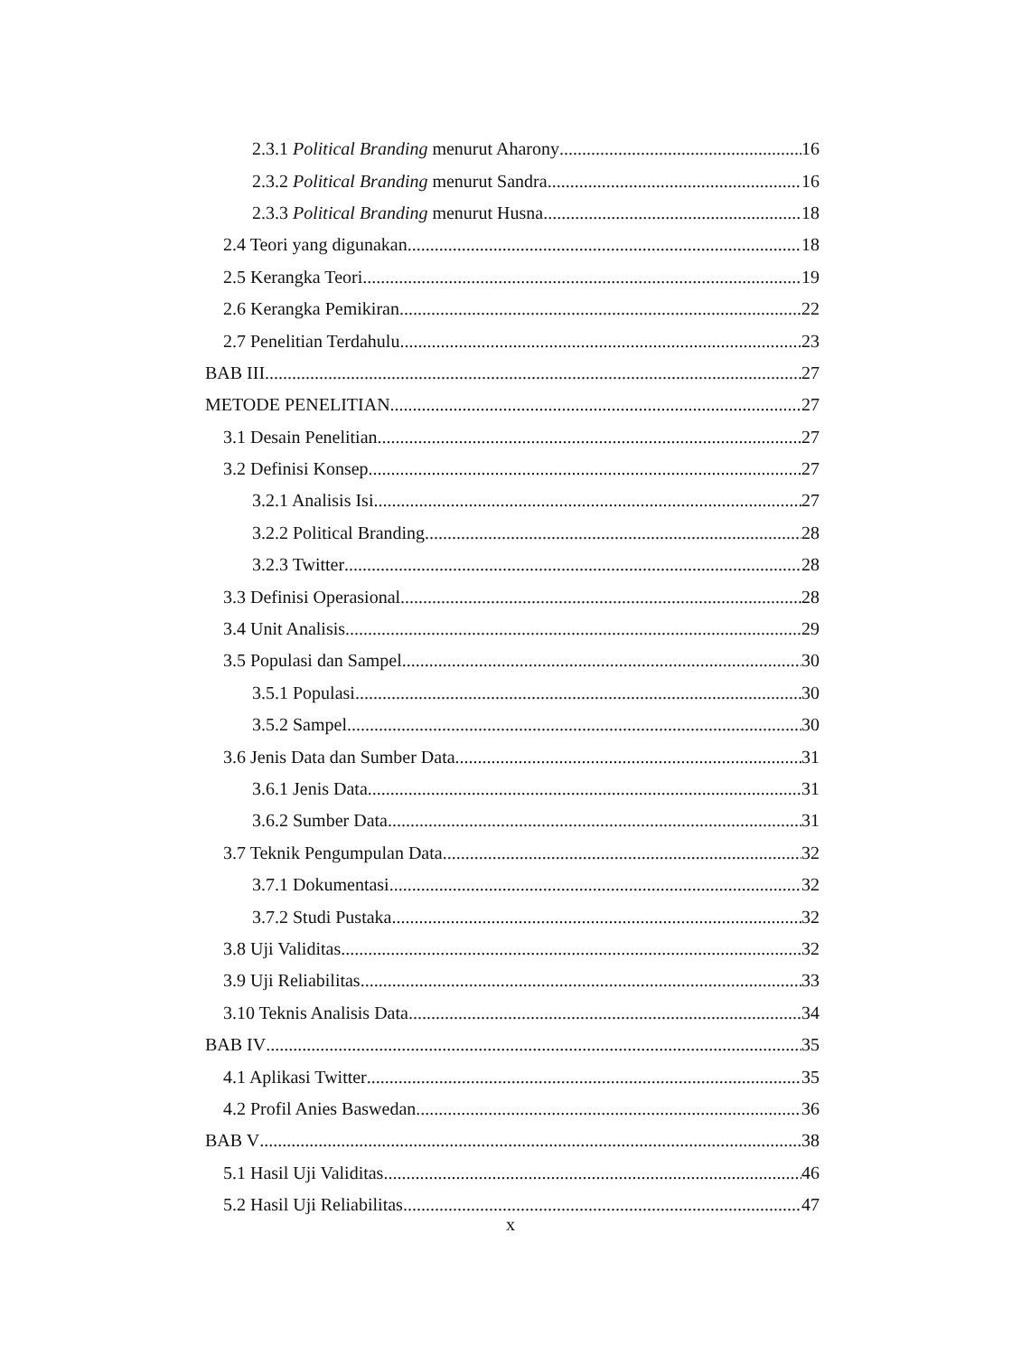2.3.1 Political Branding menurut Aharony 16
2.3.2 Political Branding menurut Sandra 16
2.3.3 Political Branding menurut Husna 18
2.4 Teori yang digunakan 18
2.5 Kerangka Teori 19
2.6 Kerangka Pemikiran 22
2.7 Penelitian Terdahulu 23
BAB III 27
METODE PENELITIAN 27
3.1 Desain Penelitian 27
3.2 Definisi Konsep 27
3.2.1 Analisis Isi 27
3.2.2 Political Branding 28
3.2.3 Twitter 28
3.3 Definisi Operasional 28
3.4 Unit Analisis 29
3.5 Populasi dan Sampel 30
3.5.1 Populasi 30
3.5.2 Sampel 30
3.6 Jenis Data dan Sumber Data 31
3.6.1 Jenis Data 31
3.6.2 Sumber Data 31
3.7 Teknik Pengumpulan Data 32
3.7.1 Dokumentasi 32
3.7.2 Studi Pustaka 32
3.8 Uji Validitas 32
3.9 Uji Reliabilitas 33
3.10 Teknis Analisis Data 34
BAB IV 35
4.1 Aplikasi Twitter 35
4.2 Profil Anies Baswedan 36
BAB V 38
5.1 Hasil Uji Validitas 46
5.2 Hasil Uji Reliabilitas 47
x